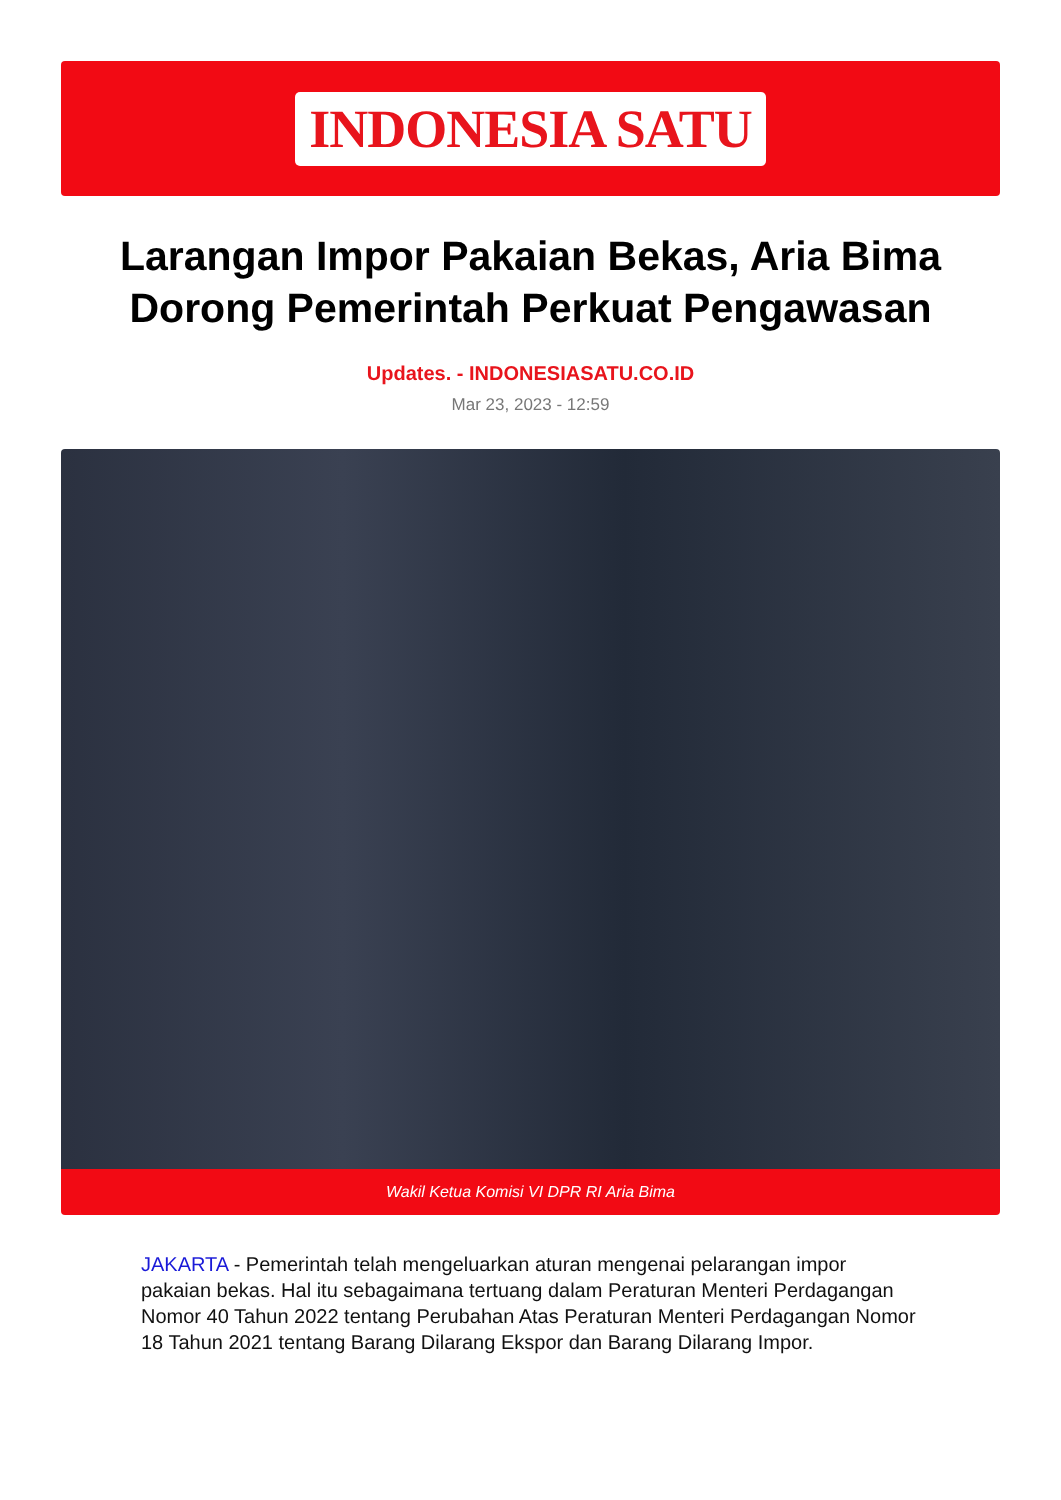INDONESIA SATU
Larangan Impor Pakaian Bekas, Aria Bima Dorong Pemerintah Perkuat Pengawasan
Updates. - INDONESIASATU.CO.ID
Mar 23, 2023 - 12:59
Wakil Ketua Komisi VI DPR RI Aria Bima
JAKARTA - Pemerintah telah mengeluarkan aturan mengenai pelarangan impor pakaian bekas. Hal itu sebagaimana tertuang dalam Peraturan Menteri Perdagangan Nomor 40 Tahun 2022 tentang Perubahan Atas Peraturan Menteri Perdagangan Nomor 18 Tahun 2021 tentang Barang Dilarang Ekspor dan Barang Dilarang Impor.